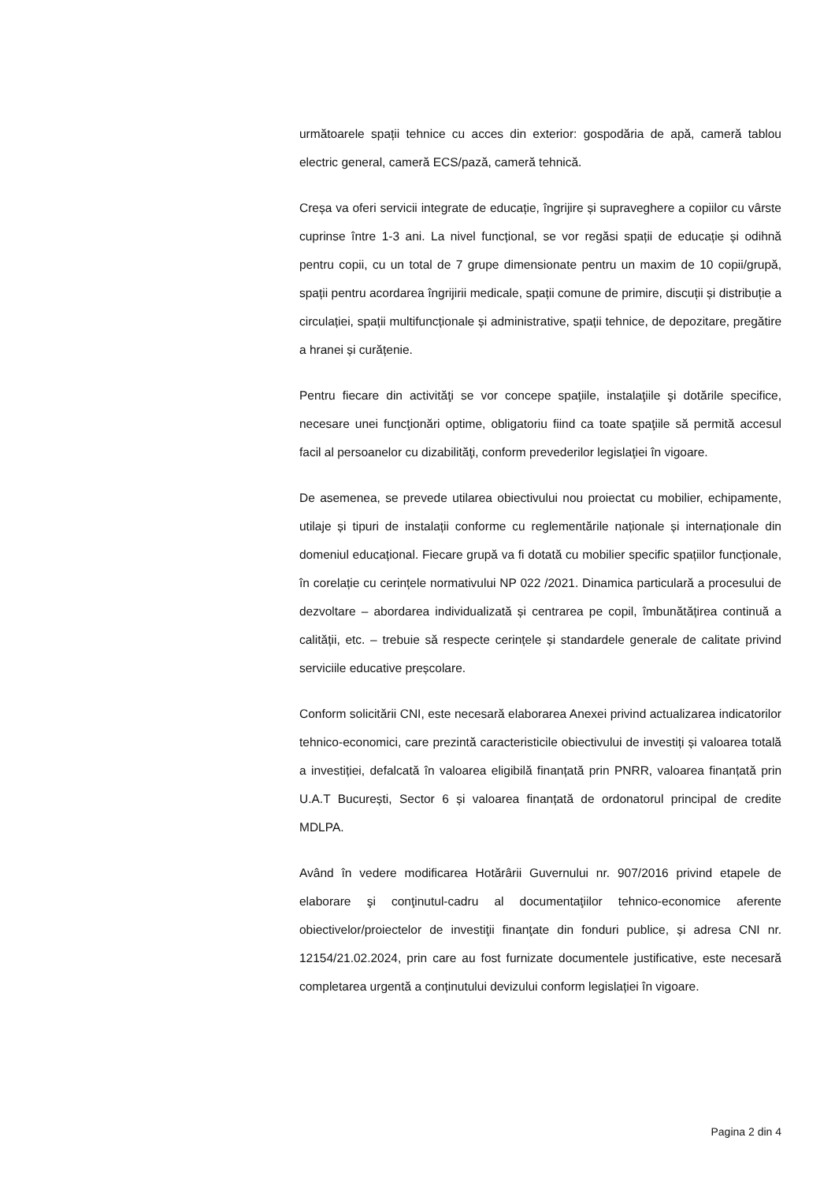următoarele spații tehnice cu acces din exterior: gospodăria de apă, cameră tablou electric general, cameră ECS/pază, cameră tehnică.
Creșa va oferi servicii integrate de educație, îngrijire și supraveghere a copiilor cu vârste cuprinse între 1-3 ani. La nivel funcțional, se vor regăsi spații de educație și odihnă pentru copii, cu un total de 7 grupe dimensionate pentru un maxim de 10 copii/grupă, spații pentru acordarea îngrijirii medicale, spații comune de primire, discuții și distribuție a circulației, spații multifuncționale și administrative, spații tehnice, de depozitare, pregătire a hranei și curățenie.
Pentru fiecare din activităţi se vor concepe spaţiile, instalaţiile şi dotările specifice, necesare unei funcţionări optime, obligatoriu fiind ca toate spaţiile să permită accesul facil al persoanelor cu dizabilităţi, conform prevederilor legislaţiei în vigoare.
De asemenea, se prevede utilarea obiectivului nou proiectat cu mobilier, echipamente, utilaje și tipuri de instalații conforme cu reglementările naționale și internaționale din domeniul educațional. Fiecare grupă va fi dotată cu mobilier specific spațiilor funcționale, în corelație cu cerințele normativului NP 022 /2021. Dinamica particulară a procesului de dezvoltare – abordarea individualizată și centrarea pe copil, îmbunătățirea continuă a calității, etc. – trebuie să respecte cerințele și standardele generale de calitate privind serviciile educative preșcolare.
Conform solicitării CNI, este necesară elaborarea Anexei privind actualizarea indicatorilor tehnico-economici, care prezintă caracteristicile obiectivului de investiți și valoarea totală a investiției, defalcată în valoarea eligibilă finanțată prin PNRR, valoarea finanțată prin U.A.T București, Sector 6 și valoarea finanțată de ordonatorul principal de credite MDLPA.
Având în vedere modificarea Hotărârii Guvernului nr. 907/2016 privind etapele de elaborare şi conţinutul-cadru al documentaţiilor tehnico-economice aferente obiectivelor/proiectelor de investiţii finanţate din fonduri publice, și adresa CNI nr. 12154/21.02.2024, prin care au fost furnizate documentele justificative, este necesară completarea urgentă a conținutului devizului conform legislației în vigoare.
Pagina 2 din 4